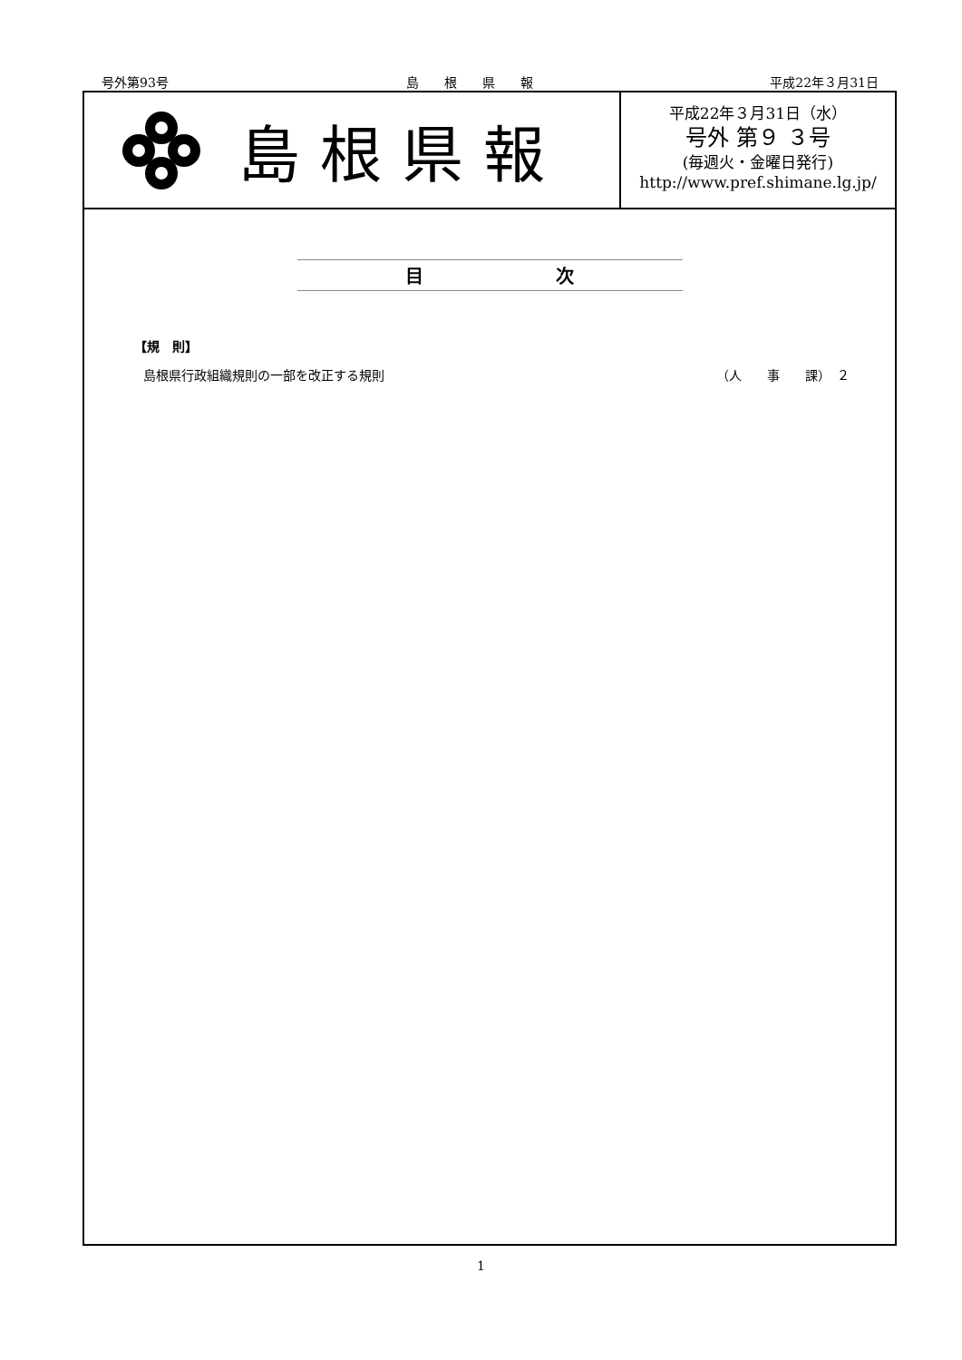号外第93号 島　　根　　県　　報 平成22年３月31日
島根県報
平成22年３月31日（水）
号外 第９ ３号
(毎週火・金曜日発行)
http://www.pref.shimane.lg.jp/
目 次
【規　則】
島根県行政組織規則の一部を改正する規則 （人　　事　　課）　２
1